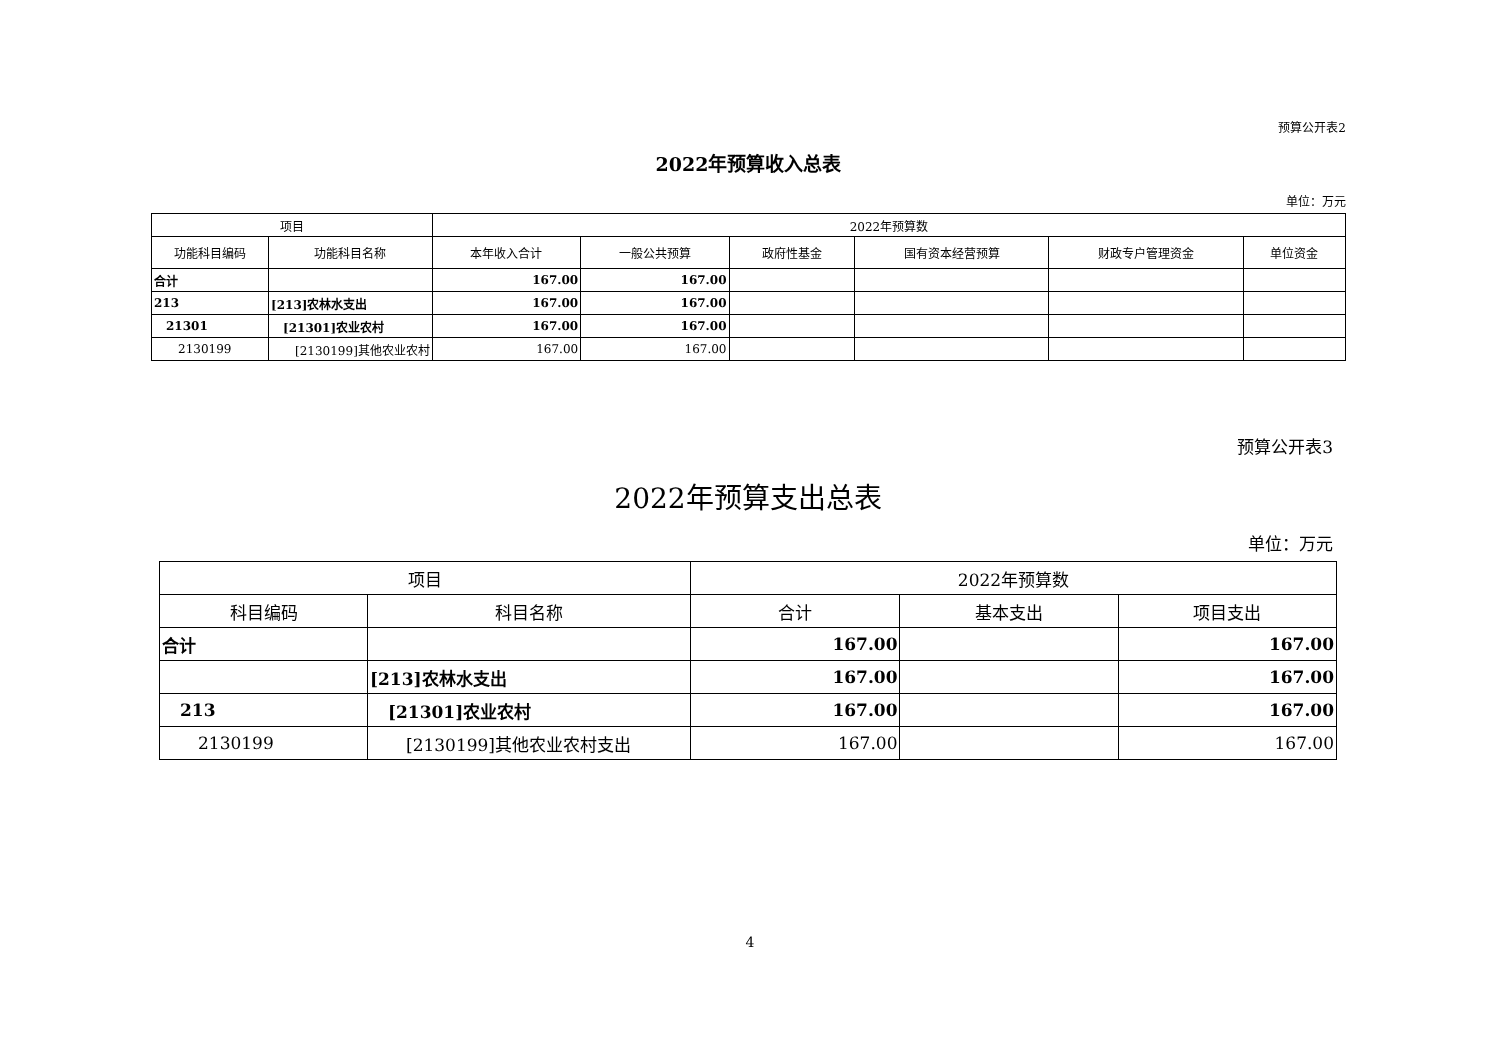预算公开表2
2022年预算收入总表
单位：万元
| 项目 | | 2022年预算数 | | | | | |
| --- | --- | --- | --- | --- | --- | --- | --- |
| 功能科目编码 | 功能科目名称 | 本年收入合计 | 一般公共预算 | 政府性基金 | 国有资本经营预算 | 财政专户管理资金 | 单位资金 |
| 合计 | | 167.00 | 167.00 | | | | |
| 213 | [213]农林水支出 | 167.00 | 167.00 | | | | |
| 21301 | [21301]农业农村 | 167.00 | 167.00 | | | | |
| 2130199 | [2130199]其他农业农村 | 167.00 | 167.00 | | | | |
预算公开表3
2022年预算支出总表
单位：万元
| 项目 | | 2022年预算数 | | |
| --- | --- | --- | --- | --- |
| 科目编码 | 科目名称 | 合计 | 基本支出 | 项目支出 |
| 合计 | | 167.00 | | 167.00 |
| | [213]农林水支出 | 167.00 | | 167.00 |
| 213 | [21301]农业农村 | 167.00 | | 167.00 |
| 2130199 | [2130199]其他农业农村支出 | 167.00 | | 167.00 |
4